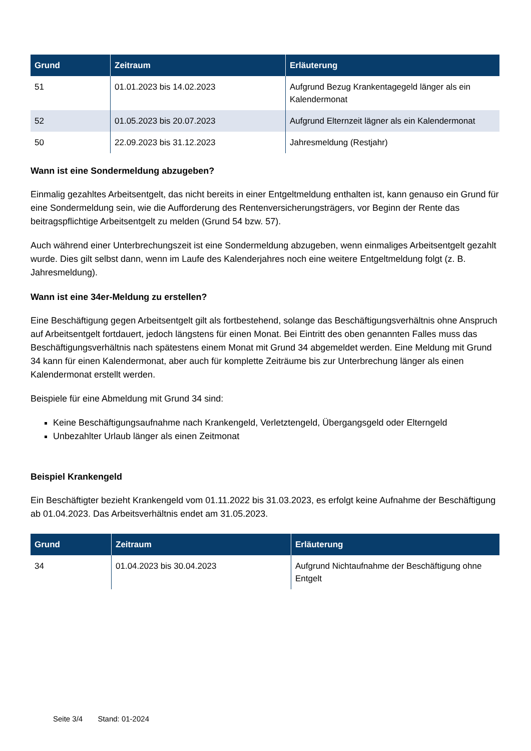| Grund | Zeitraum | Erläuterung |
| --- | --- | --- |
| 51 | 01.01.2023 bis 14.02.2023 | Aufgrund Bezug Krankentagegeld länger als ein Kalendermonat |
| 52 | 01.05.2023 bis 20.07.2023 | Aufgrund Elternzeit lägner als ein Kalendermonat |
| 50 | 22.09.2023 bis 31.12.2023 | Jahresmeldung (Restjahr) |
Wann ist eine Sondermeldung abzugeben?
Einmalig gezahltes Arbeitsentgelt, das nicht bereits in einer Entgeltmeldung enthalten ist, kann genauso ein Grund für eine Sondermeldung sein, wie die Aufforderung des Rentenversicherungsträgers, vor Beginn der Rente das beitragspflichtige Arbeitsentgelt zu melden (Grund 54 bzw. 57).
Auch während einer Unterbrechungszeit ist eine Sondermeldung abzugeben, wenn einmaliges Arbeitsentgelt gezahlt wurde. Dies gilt selbst dann, wenn im Laufe des Kalenderjahres noch eine weitere Entgeltmeldung folgt (z. B. Jahresmeldung).
Wann ist eine 34er-Meldung zu erstellen?
Eine Beschäftigung gegen Arbeitsentgelt gilt als fortbestehend, solange das Beschäftigungsverhältnis ohne Anspruch auf Arbeitsentgelt fortdauert, jedoch längstens für einen Monat. Bei Eintritt des oben genannten Falles muss das Beschäftigungsverhältnis nach spätestens einem Monat mit Grund 34 abgemeldet werden. Eine Meldung mit Grund 34 kann für einen Kalendermonat, aber auch für komplette Zeiträume bis zur Unterbrechung länger als einen Kalendermonat erstellt werden.
Beispiele für eine Abmeldung mit Grund 34 sind:
Keine Beschäftigungsaufnahme nach Krankengeld, Verletztengeld, Übergangsgeld oder Elterngeld
Unbezahlter Urlaub länger als einen Zeitmonat
Beispiel Krankengeld
Ein Beschäftigter bezieht Krankengeld vom 01.11.2022 bis 31.03.2023, es erfolgt keine Aufnahme der Beschäftigung ab 01.04.2023. Das Arbeitsverhältnis endet am 31.05.2023.
| Grund | Zeitraum | Erläuterung |
| --- | --- | --- |
| 34 | 01.04.2023 bis 30.04.2023 | Aufgrund Nichtaufnahme der Beschäftigung ohne Entgelt |
Seite 3/4 Stand: 01-2024